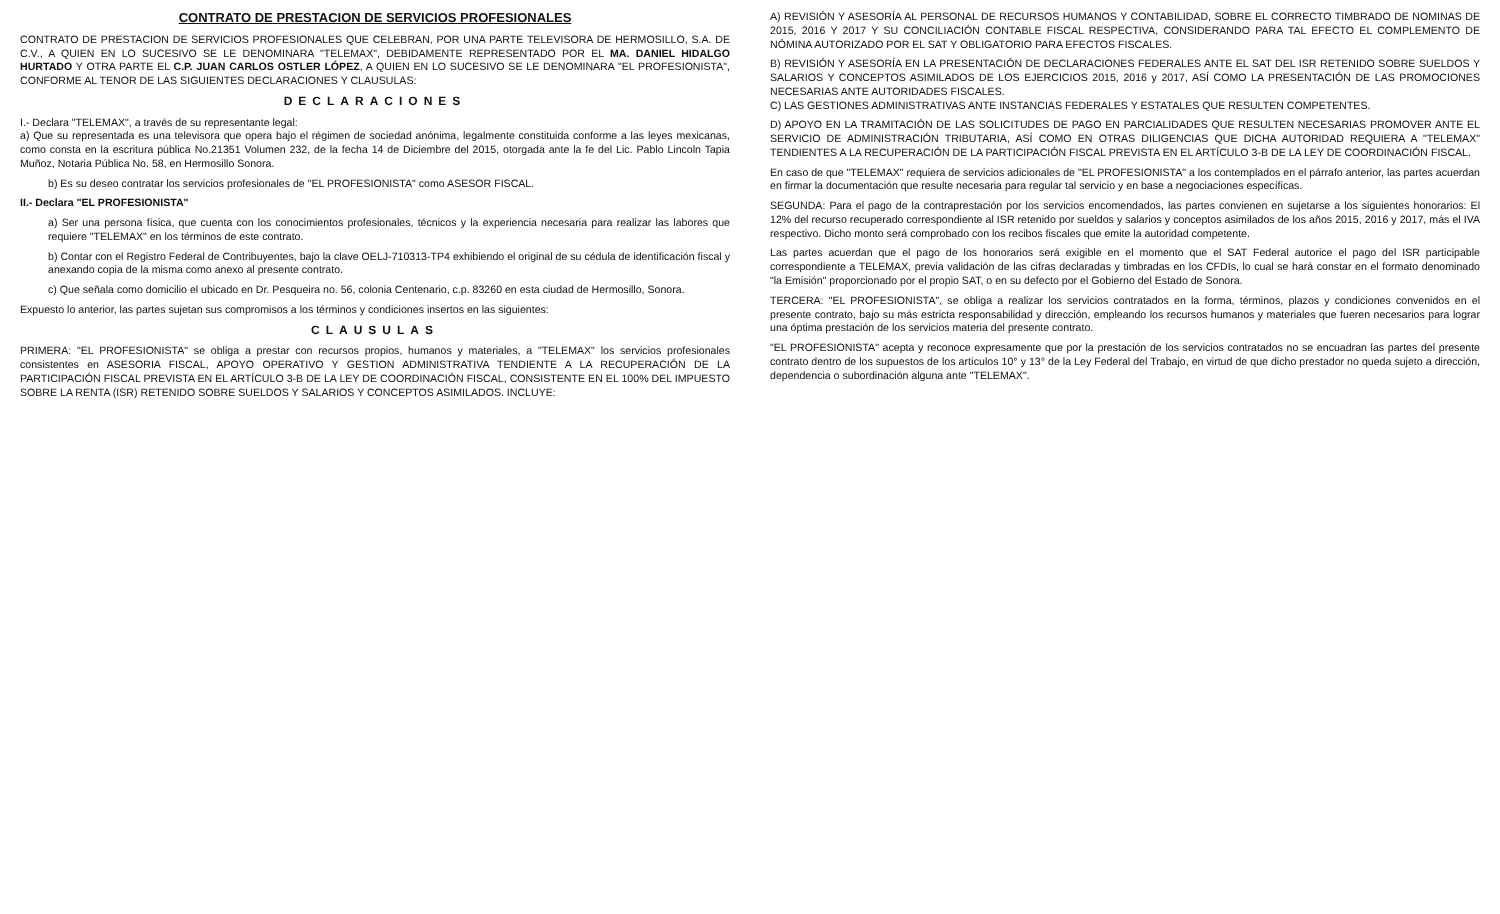CONTRATO DE PRESTACION DE SERVICIOS PROFESIONALES
CONTRATO DE PRESTACION DE SERVICIOS PROFESIONALES QUE CELEBRAN, POR UNA PARTE TELEVISORA DE HERMOSILLO, S.A. DE C.V., A QUIEN EN LO SUCESIVO SE LE DENOMINARA "TELEMAX", DEBIDAMENTE REPRESENTADO POR EL MA. DANIEL HIDALGO HURTADO Y OTRA PARTE EL C.P. JUAN CARLOS OSTLER LÓPEZ, A QUIEN EN LO SUCESIVO SE LE DENOMINARA "EL PROFESIONISTA", CONFORME AL TENOR DE LAS SIGUIENTES DECLARACIONES Y CLAUSULAS:
DECLARACIONES
I.- Declara "TELEMAX", a través de su representante legal:
a) Que su representada es una televisora que opera bajo el régimen de sociedad anónima, legalmente constituida conforme a las leyes mexicanas, como consta en la escritura pública No.21351 Volumen 232, de la fecha 14 de Diciembre del 2015, otorgada ante la fe del Lic. Pablo Lincoln Tapia Muñoz, Notaria Pública No. 58, en Hermosillo Sonora.
b) Es su deseo contratar los servicios profesionales de "EL PROFESIONISTA" como ASESOR FISCAL.
II.- Declara "EL PROFESIONISTA"
a) Ser una persona física, que cuenta con los conocimientos profesionales, técnicos y la experiencia necesaria para realizar las labores que requiere "TELEMAX" en los términos de este contrato.
b) Contar con el Registro Federal de Contribuyentes, bajo la clave OELJ-710313-TP4 exhibiendo el original de su cédula de identificación fiscal y anexando copia de la misma como anexo al presente contrato.
c) Que señala como domicilio el ubicado en Dr. Pesqueira no. 56, colonia Centenario, c.p. 83260 en esta ciudad de Hermosillo, Sonora.
Expuesto lo anterior, las partes sujetan sus compromisos a los términos y condiciones insertos en las siguientes:
CLAUSULAS
PRIMERA: "EL PROFESIONISTA" se obliga a prestar con recursos propios, humanos y materiales, a "TELEMAX" los servicios profesionales consistentes en ASESORIA FISCAL, APOYO OPERATIVO Y GESTION ADMINISTRATIVA TENDIENTE A LA RECUPERACIÓN DE LA PARTICIPACIÓN FISCAL PREVISTA EN EL ARTÍCULO 3-B DE LA LEY DE COORDINACIÓN FISCAL, CONSISTENTE EN EL 100% DEL IMPUESTO SOBRE LA RENTA (ISR) RETENIDO SOBRE SUELDOS Y SALARIOS Y CONCEPTOS ASIMILADOS. INCLUYE:
A) REVISIÓN Y ASESORÍA AL PERSONAL DE RECURSOS HUMANOS Y CONTABILIDAD, SOBRE EL CORRECTO TIMBRADO DE NOMINAS DE 2015, 2016 Y 2017 Y SU CONCILIACIÓN CONTABLE FISCAL RESPECTIVA, CONSIDERANDO PARA TAL EFECTO EL COMPLEMENTO DE NÓMINA AUTORIZADO POR EL SAT Y OBLIGATORIO PARA EFECTOS FISCALES.
B) REVISIÓN Y ASESORÍA EN LA PRESENTACIÓN DE DECLARACIONES FEDERALES ANTE EL SAT DEL ISR RETENIDO SOBRE SUELDOS Y SALARIOS Y CONCEPTOS ASIMILADOS DE LOS EJERCICIOS 2015, 2016 y 2017, ASÍ COMO LA PRESENTACIÓN DE LAS PROMOCIONES NECESARIAS ANTE AUTORIDADES FISCALES.
C) LAS GESTIONES ADMINISTRATIVAS ANTE INSTANCIAS FEDERALES Y ESTATALES QUE RESULTEN COMPETENTES.
D) APOYO EN LA TRAMITACIÓN DE LAS SOLICITUDES DE PAGO EN PARCIALIDADES QUE RESULTEN NECESARIAS PROMOVER ANTE EL SERVICIO DE ADMINISTRACIÓN TRIBUTARIA, ASÍ COMO EN OTRAS DILIGENCIAS QUE DICHA AUTORIDAD REQUIERA A "TELEMAX" TENDIENTES A LA RECUPERACIÓN DE LA PARTICIPACIÓN FISCAL PREVISTA EN EL ARTÍCULO 3-B DE LA LEY DE COORDINACIÓN FISCAL.
En caso de que "TELEMAX" requiera de servicios adicionales de "EL PROFESIONISTA" a los contemplados en el párrafo anterior, las partes acuerdan en firmar la documentación que resulte necesaria para regular tal servicio y en base a negociaciones específicas.
SEGUNDA: Para el pago de la contraprestación por los servicios encomendados, las partes convienen en sujetarse a los siguientes honorarios: El 12% del recurso recuperado correspondiente al ISR retenido por sueldos y salarios y conceptos asimilados de los años 2015, 2016 y 2017, más el IVA respectivo. Dicho monto será comprobado con los recibos fiscales que emite la autoridad competente.
Las partes acuerdan que el pago de los honorarios será exigible en el momento que el SAT Federal autorice el pago del ISR participable correspondiente a TELEMAX, previa validación de las cifras declaradas y timbradas en los CFDIs, lo cual se hará constar en el formato denominado "la Emisión" proporcionado por el propio SAT, o en su defecto por el Gobierno del Estado de Sonora.
TERCERA: "EL PROFESIONISTA", se obliga a realizar los servicios contratados en la forma, términos, plazos y condiciones convenidos en el presente contrato, bajo su más estricta responsabilidad y dirección, empleando los recursos humanos y materiales que fueren necesarios para lograr una óptima prestación de los servicios materia del presente contrato.
"EL PROFESIONISTA" acepta y reconoce expresamente que por la prestación de los servicios contratados no se encuadran las partes del presente contrato dentro de los supuestos de los artículos 10° y 13° de la Ley Federal del Trabajo, en virtud de que dicho prestador no queda sujeto a dirección, dependencia o subordinación alguna ante "TELEMAX".